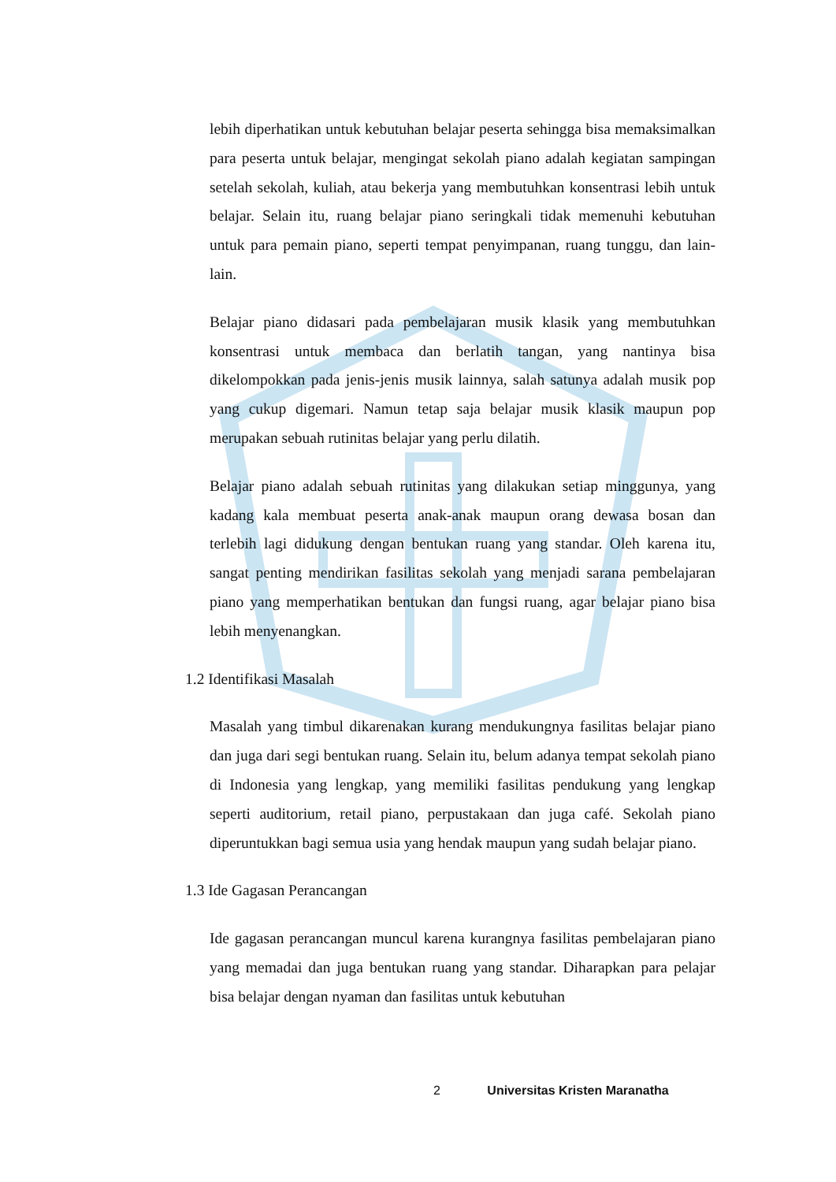lebih diperhatikan untuk kebutuhan belajar peserta sehingga bisa memaksimalkan para peserta untuk belajar, mengingat sekolah piano adalah kegiatan sampingan setelah sekolah, kuliah, atau bekerja yang membutuhkan konsentrasi lebih untuk belajar. Selain itu, ruang belajar piano seringkali tidak memenuhi kebutuhan untuk para pemain piano, seperti tempat penyimpanan, ruang tunggu, dan lain-lain.
Belajar piano didasari pada pembelajaran musik klasik yang membutuhkan konsentrasi untuk membaca dan berlatih tangan, yang nantinya bisa dikelompokkan pada jenis-jenis musik lainnya, salah satunya adalah musik pop yang cukup digemari. Namun tetap saja belajar musik klasik maupun pop merupakan sebuah rutinitas belajar yang perlu dilatih.
Belajar piano adalah sebuah rutinitas yang dilakukan setiap minggunya, yang kadang kala membuat peserta anak-anak maupun orang dewasa bosan dan terlebih lagi didukung dengan bentukan ruang yang standar. Oleh karena itu, sangat penting mendirikan fasilitas sekolah yang menjadi sarana pembelajaran piano yang memperhatikan bentukan dan fungsi ruang, agar belajar piano bisa lebih menyenangkan.
1.2 Identifikasi Masalah
Masalah yang timbul dikarenakan kurang mendukungnya fasilitas belajar piano dan juga dari segi bentukan ruang. Selain itu, belum adanya tempat sekolah piano di Indonesia yang lengkap, yang memiliki fasilitas pendukung yang lengkap seperti auditorium, retail piano, perpustakaan dan juga café. Sekolah piano diperuntukkan bagi semua usia yang hendak maupun yang sudah belajar piano.
1.3 Ide Gagasan Perancangan
Ide gagasan perancangan muncul karena kurangnya fasilitas pembelajaran piano yang memadai dan juga bentukan ruang yang standar. Diharapkan para pelajar bisa belajar dengan nyaman dan fasilitas untuk kebutuhan
2 Universitas Kristen Maranatha